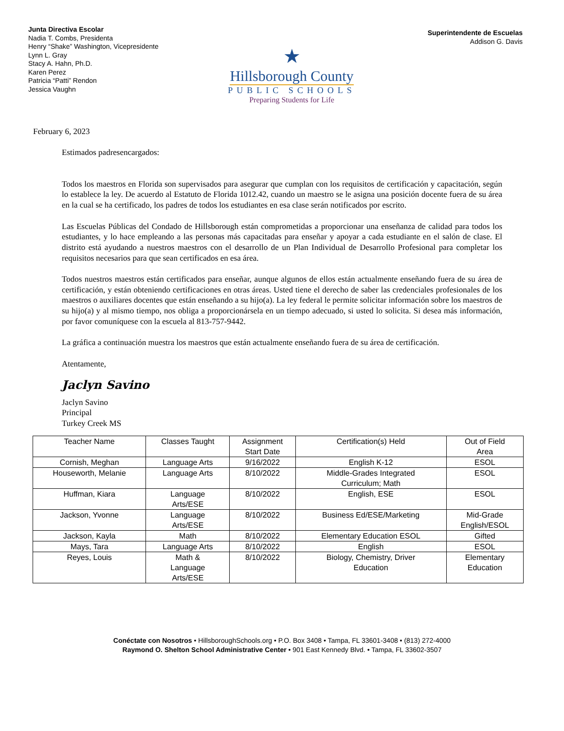Junta Directiva Escolar
Nadia T. Combs, Presidenta
Henry “Shake” Washington, Vicepresidente
Lynn L. Gray
Stacy A. Hahn, Ph.D.
Karen Perez
Patricia “Patti” Rendon
Jessica Vaughn
Superintendente de Escuelas
Addison G. Davis
★
Hillsborough County
PUBLIC SCHOOLS
Preparing Students for Life
February 6, 2023
Estimados padresencargados:
Todos los maestros en Florida son supervisados para asegurar que cumplan con los requisitos de certificación y capacitación, según lo establece la ley. De acuerdo al Estatuto de Florida 1012.42, cuando un maestro se le asigna una posición docente fuera de su área en la cual se ha certificado, los padres de todos los estudiantes en esa clase serán notificados por escrito.
Las Escuelas Públicas del Condado de Hillsborough están comprometidas a proporcionar una enseñanza de calidad para todos los estudiantes, y lo hace empleando a las personas más capacitadas para enseñar y apoyar a cada estudiante en el salón de clase. El distrito está ayudando a nuestros maestros con el desarrollo de un Plan Individual de Desarrollo Profesional para completar los requisitos necesarios para que sean certificados en esa área.
Todos nuestros maestros están certificados para enseñar, aunque algunos de ellos están actualmente enseñando fuera de su área de certificación, y están obteniendo certificaciones en otras áreas. Usted tiene el derecho de saber las credenciales profesionales de los maestros o auxiliares docentes que están enseñando a su hijo(a). La ley federal le permite solicitar información sobre los maestros de su hijo(a) y al mismo tiempo, nos obliga a proporcionársela en un tiempo adecuado, si usted lo solicita. Si desea más información, por favor comuníquese con la escuela al 813-757-9442.
La gráfica a continuación muestra los maestros que están actualmente enseñando fuera de su área de certificación.
Atentamente,
Jaclyn Savino
Jaclyn Savino
Principal
Turkey Creek MS
| Teacher Name | Classes Taught | Assignment Start Date | Certification(s) Held | Out of Field Area |
| --- | --- | --- | --- | --- |
| Cornish, Meghan | Language Arts | 9/16/2022 | English K-12 | ESOL |
| Houseworth, Melanie | Language Arts | 8/10/2022 | Middle-Grades Integrated Curriculum; Math | ESOL |
| Huffman, Kiara | Language Arts/ESE | 8/10/2022 | English, ESE | ESOL |
| Jackson, Yvonne | Language Arts/ESE | 8/10/2022 | Business Ed/ESE/Marketing | Mid-Grade English/ESOL |
| Jackson, Kayla | Math | 8/10/2022 | Elementary Education ESOL | Gifted |
| Mays, Tara | Language Arts | 8/10/2022 | English | ESOL |
| Reyes, Louis | Math & Language Arts/ESE | 8/10/2022 | Biology, Chemistry, Driver Education | Elementary Education |
Conéctate con Nosotros • HillsboroughSchools.org • P.O. Box 3408 • Tampa, FL 33601-3408 • (813) 272-4000
Raymond O. Shelton School Administrative Center • 901 East Kennedy Blvd. • Tampa, FL 33602-3507